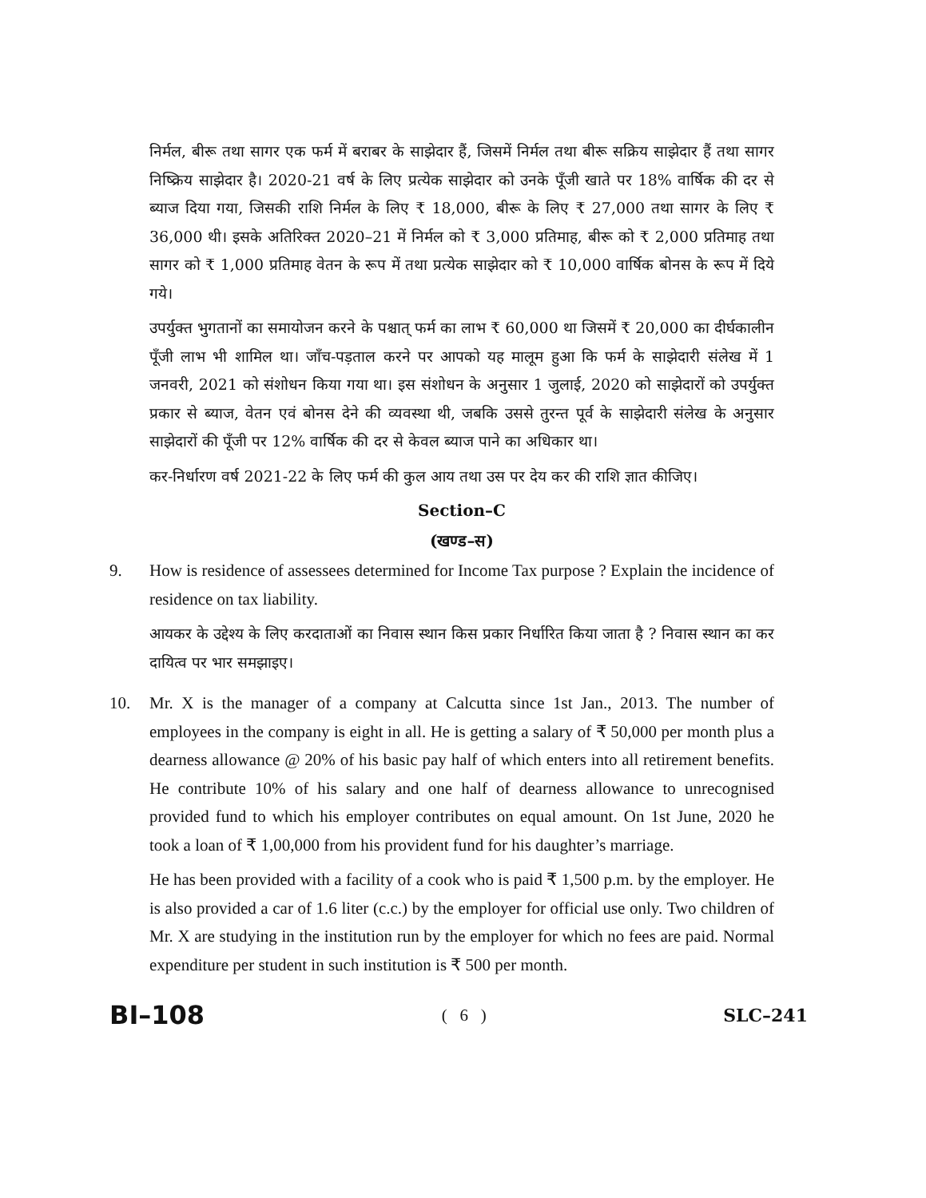निर्मल, बीरू तथा सागर एक फर्म में बराबर के साझेदार हैं, जिसमें निर्मल तथा बीरू सक्रिय साझेदार हैं तथा सागर निष्क्रिय साझेदार है। 2020-21 वर्ष के लिए प्रत्येक साझेदार को उनके पूँजी खाते पर 18% वार्षिक की दर से ब्याज दिया गया, जिसकी राशि निर्मल के लिए ₹ 18,000, बीरू के लिए ₹ 27,000 तथा सागर के लिए ₹ 36,000 थी। इसके अतिरिक्त 2020–21 में निर्मल को ₹ 3,000 प्रतिमाह, बीरू को ₹ 2,000 प्रतिमाह तथा सागर को ₹ 1,000 प्रतिमाह वेतन के रूप में तथा प्रत्येक साझेदार को ₹ 10,000 वार्षिक बोनस के रूप में दिये गये।
उपर्युक्त भुगतानों का समायोजन करने के पश्चात् फर्म का लाभ ₹ 60,000 था जिसमें ₹ 20,000 का दीर्घकालीन पूँजी लाभ भी शामिल था। जाँच-पड़ताल करने पर आपको यह मालूम हुआ कि फर्म के साझेदारी संलेख में 1 जनवरी, 2021 को संशोधन किया गया था। इस संशोधन के अनुसार 1 जुलाई, 2020 को साझेदारों को उपर्युक्त प्रकार से ब्याज, वेतन एवं बोनस देने की व्यवस्था थी, जबकि उससे तुरन्त पूर्व के साझेदारी संलेख के अनुसार साझेदारों की पूँजी पर 12% वार्षिक की दर से केवल ब्याज पाने का अधिकार था।
कर-निर्धारण वर्ष 2021-22 के लिए फर्म की कुल आय तथा उस पर देय कर की राशि ज्ञात कीजिए।
Section–C
(खण्ड–स)
9. How is residence of assessees determined for Income Tax purpose ? Explain the incidence of residence on tax liability.
आयकर के उद्देश्य के लिए करदाताओं का निवास स्थान किस प्रकार निर्धारित किया जाता है ? निवास स्थान का कर दायित्व पर भार समझाइए।
10. Mr. X is the manager of a company at Calcutta since 1st Jan., 2013. The number of employees in the company is eight in all. He is getting a salary of ₹ 50,000 per month plus a dearness allowance @ 20% of his basic pay half of which enters into all retirement benefits. He contribute 10% of his salary and one half of dearness allowance to unrecognised provided fund to which his employer contributes on equal amount. On 1st June, 2020 he took a loan of ₹ 1,00,000 from his provident fund for his daughter’s marriage.
He has been provided with a facility of a cook who is paid ₹ 1,500 p.m. by the employer. He is also provided a car of 1.6 liter (c.c.) by the employer for official use only. Two children of Mr. X are studying in the institution run by the employer for which no fees are paid. Normal expenditure per student in such institution is ₹ 500 per month.
BI–108 ( 6 ) SLC–241